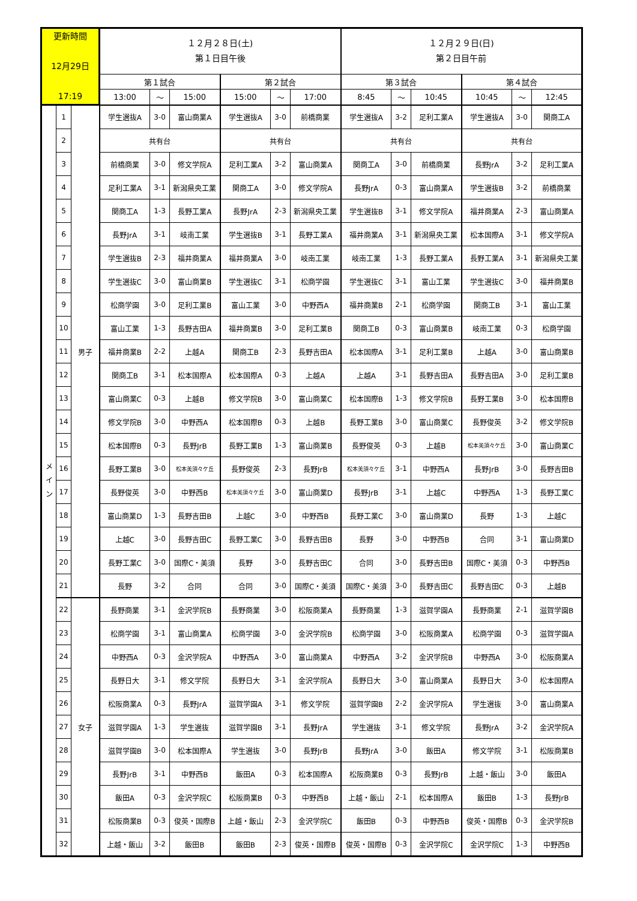| 更新時間 12月29日 17:19 | | | １２月２８日(土) 第１日目午後 | | | | | | １２月２９日(日) 第２日目午前 | | | | | |
| | | | 第１試合 | | | 第２試合 | | | 第３試合 | | | 第４試合 | | |
| | | | 13:00 | ～ | 15:00 | 15:00 | ～ | 17:00 | 8:45 | ～ | 10:45 | 10:45 | ～ | 12:45 |
| メ イ ン | 1 | 男子 | 学生選抜A | 3-0 | 富山商業A | 学生選抜A | 3-0 | 前橋商業 | 学生選抜A | 3-2 | 足利工業A | 学生選抜A | 3-0 | 関商工A |
| | 2 | | 共有台 | | | 共有台 | | | 共有台 | | | 共有台 | | |
| | 3 | | 前橋商業 | 3-0 | 修文学院A | 足利工業A | 3-2 | 富山商業A | 関商工A | 3-0 | 前橋商業 | 長野JrA | 3-2 | 足利工業A |
| | 4 | | 足利工業A | 3-1 | 新潟県央工業 | 関商工A | 3-0 | 修文学院A | 長野JrA | 0-3 | 富山商業A | 学生選抜B | 3-2 | 前橋商業 |
| | 5 | | 関商工A | 1-3 | 長野工業A | 長野JrA | 2-3 | 新潟県央工業 | 学生選抜B | 3-1 | 修文学院A | 福井商業A | 2-3 | 富山商業A |
| | 6 | | 長野JrA | 3-1 | 岐南工業 | 学生選抜B | 3-1 | 長野工業A | 福井商業A | 3-1 | 新潟県央工業 | 松本国際A | 3-1 | 修文学院A |
| | 7 | | 学生選抜B | 2-3 | 福井商業A | 福井商業A | 3-0 | 岐南工業 | 岐南工業 | 1-3 | 長野工業A | 長野工業A | 3-1 | 新潟県央工業 |
| | 8 | | 学生選抜C | 3-0 | 富山商業B | 学生選抜C | 3-1 | 松商学園 | 学生選抜C | 3-1 | 富山工業 | 学生選抜C | 3-0 | 福井商業B |
| | 9 | | 松商学園 | 3-0 | 足利工業B | 富山工業 | 3-0 | 中野西A | 福井商業B | 2-1 | 松商学園 | 関商工B | 3-1 | 富山工業 |
| | 10 | | 富山工業 | 1-3 | 長野吉田A | 福井商業B | 3-0 | 足利工業B | 関商工B | 0-3 | 富山商業B | 岐南工業 | 0-3 | 松商学園 |
| | 11 | | 福井商業B | 2-2 | 上越A | 関商工B | 2-3 | 長野吉田A | 松本国際A | 3-1 | 足利工業B | 上越A | 3-0 | 富山商業B |
| | 12 | | 関商工B | 3-1 | 松本国際A | 松本国際A | 0-3 | 上越A | 上越A | 3-1 | 長野吉田A | 長野吉田A | 3-0 | 足利工業B |
| | 13 | | 富山商業C | 0-3 | 上越B | 修文学院B | 3-0 | 富山商業C | 松本国際B | 1-3 | 修文学院B | 長野工業B | 3-0 | 松本国際B |
| | 14 | | 修文学院B | 3-0 | 中野西A | 松本国際B | 0-3 | 上越B | 長野工業B | 3-0 | 富山商業C | 長野俊英 | 3-2 | 修文学院B |
| | 15 | | 松本国際B | 0-3 | 長野JrB | 長野工業B | 1-3 | 富山商業B | 長野俊英 | 0-3 | 上越B | 松本美須々ケ丘 | 3-0 | 富山商業C |
| | 16 | | 長野工業B | 3-0 | 松本美須々ケ丘 | 長野俊英 | 2-3 | 長野JrB | 松本美須々ケ丘 | 3-1 | 中野西A | 長野JrB | 3-0 | 長野吉田B |
| | 17 | | 長野俊英 | 3-0 | 中野西B | 松本美須々ケ丘 | 3-0 | 富山商業D | 長野JrB | 3-1 | 上越C | 中野西A | 1-3 | 長野工業C |
| | 18 | | 富山商業D | 1-3 | 長野吉田B | 上越C | 3-0 | 中野西B | 長野工業C | 3-0 | 富山商業D | 長野 | 1-3 | 上越C |
| | 19 | | 上越C | 3-0 | 長野吉田C | 長野工業C | 3-0 | 長野吉田B | 長野 | 3-0 | 中野西B | 合同 | 3-1 | 富山商業D |
| | 20 | | 長野工業C | 3-0 | 国際C・美須 | 長野 | 3-0 | 長野吉田C | 合同 | 3-0 | 長野吉田B | 国際C・美須 | 0-3 | 中野西B |
| | 21 | | 長野 | 3-2 | 合同 | 合同 | 3-0 | 国際C・美須 | 国際C・美須 | 3-0 | 長野吉田C | 長野吉田C | 0-3 | 上越B |
| | 22 | 女子 | 長野商業 | 3-1 | 金沢学院B | 長野商業 | 3-0 | 松阪商業A | 長野商業 | 1-3 | 滋賀学園A | 長野商業 | 2-1 | 滋賀学園B |
| | 23 | | 松商学園 | 3-1 | 富山商業A | 松商学園 | 3-0 | 金沢学院B | 松商学園 | 3-0 | 松阪商業A | 松商学園 | 0-3 | 滋賀学園A |
| | 24 | | 中野西A | 0-3 | 金沢学院A | 中野西A | 3-0 | 富山商業A | 中野西A | 3-2 | 金沢学院B | 中野西A | 3-0 | 松阪商業A |
| | 25 | | 長野日大 | 3-1 | 修文学院 | 長野日大 | 3-1 | 金沢学院A | 長野日大 | 3-0 | 富山商業A | 長野日大 | 3-0 | 松本国際A |
| | 26 | | 松阪商業A | 0-3 | 長野JrA | 滋賀学園A | 3-1 | 修文学院 | 滋賀学園B | 2-2 | 金沢学院A | 学生選抜 | 3-0 | 富山商業A |
| | 27 | | 滋賀学園A | 1-3 | 学生選抜 | 滋賀学園B | 3-1 | 長野JrA | 学生選抜 | 3-1 | 修文学院 | 長野JrA | 3-2 | 金沢学院A |
| | 28 | | 滋賀学園B | 3-0 | 松本国際A | 学生選抜 | 3-0 | 長野JrB | 長野JrA | 3-0 | 飯田A | 修文学院 | 3-1 | 松阪商業B |
| | 29 | | 長野JrB | 3-1 | 中野西B | 飯田A | 0-3 | 松本国際A | 松阪商業B | 0-3 | 長野JrB | 上越・飯山 | 3-0 | 飯田A |
| | 30 | | 飯田A | 0-3 | 金沢学院C | 松阪商業B | 0-3 | 中野西B | 上越・飯山 | 2-1 | 松本国際A | 飯田B | 1-3 | 長野JrB |
| | 31 | | 松阪商業B | 0-3 | 俊英・国際B | 上越・飯山 | 2-3 | 金沢学院C | 飯田B | 0-3 | 中野西B | 俊英・国際B | 0-3 | 金沢学院B |
| | 32 | | 上越・飯山 | 3-2 | 飯田B | 飯田B | 2-3 | 俊英・国際B | 俊英・国際B | 0-3 | 金沢学院C | 金沢学院C | 1-3 | 中野西B |